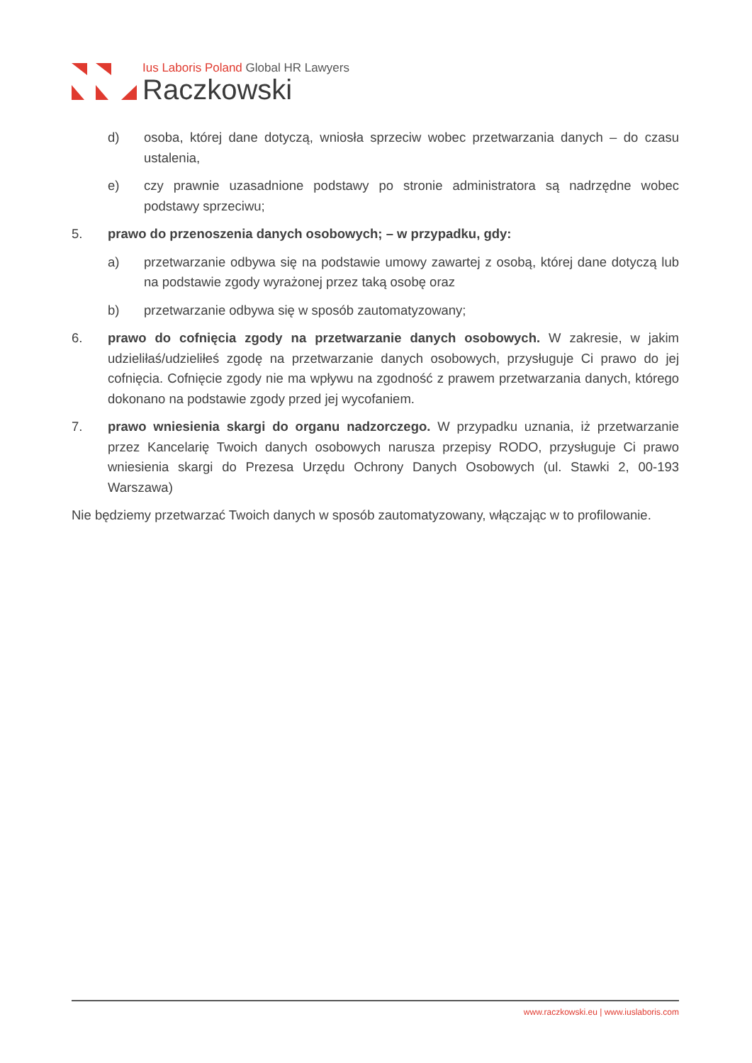Ius Laboris Poland Global HR Lawyers
Raczkowski
d) osoba, której dane dotyczą, wniosła sprzeciw wobec przetwarzania danych – do czasu ustalenia,
e) czy prawnie uzasadnione podstawy po stronie administratora są nadrzędne wobec podstawy sprzeciwu;
5. prawo do przenoszenia danych osobowych; – w przypadku, gdy:
a) przetwarzanie odbywa się na podstawie umowy zawartej z osobą, której dane dotyczą lub na podstawie zgody wyrażonej przez taką osobę oraz
b) przetwarzanie odbywa się w sposób zautomatyzowany;
6. prawo do cofnięcia zgody na przetwarzanie danych osobowych. W zakresie, w jakim udzieliłaś/udzieliłeś zgodę na przetwarzanie danych osobowych, przysługuje Ci prawo do jej cofnięcia. Cofnięcie zgody nie ma wpływu na zgodność z prawem przetwarzania danych, którego dokonano na podstawie zgody przed jej wycofaniem.
7. prawo wniesienia skargi do organu nadzorczego. W przypadku uznania, iż przetwarzanie przez Kancelarię Twoich danych osobowych narusza przepisy RODO, przysługuje Ci prawo wniesienia skargi do Prezesa Urzędu Ochrony Danych Osobowych (ul. Stawki 2, 00-193 Warszawa)
Nie będziemy przetwarzać Twoich danych w sposób zautomatyzowany, włączając w to profilowanie.
www.raczkowski.eu | www.iuslaboris.com